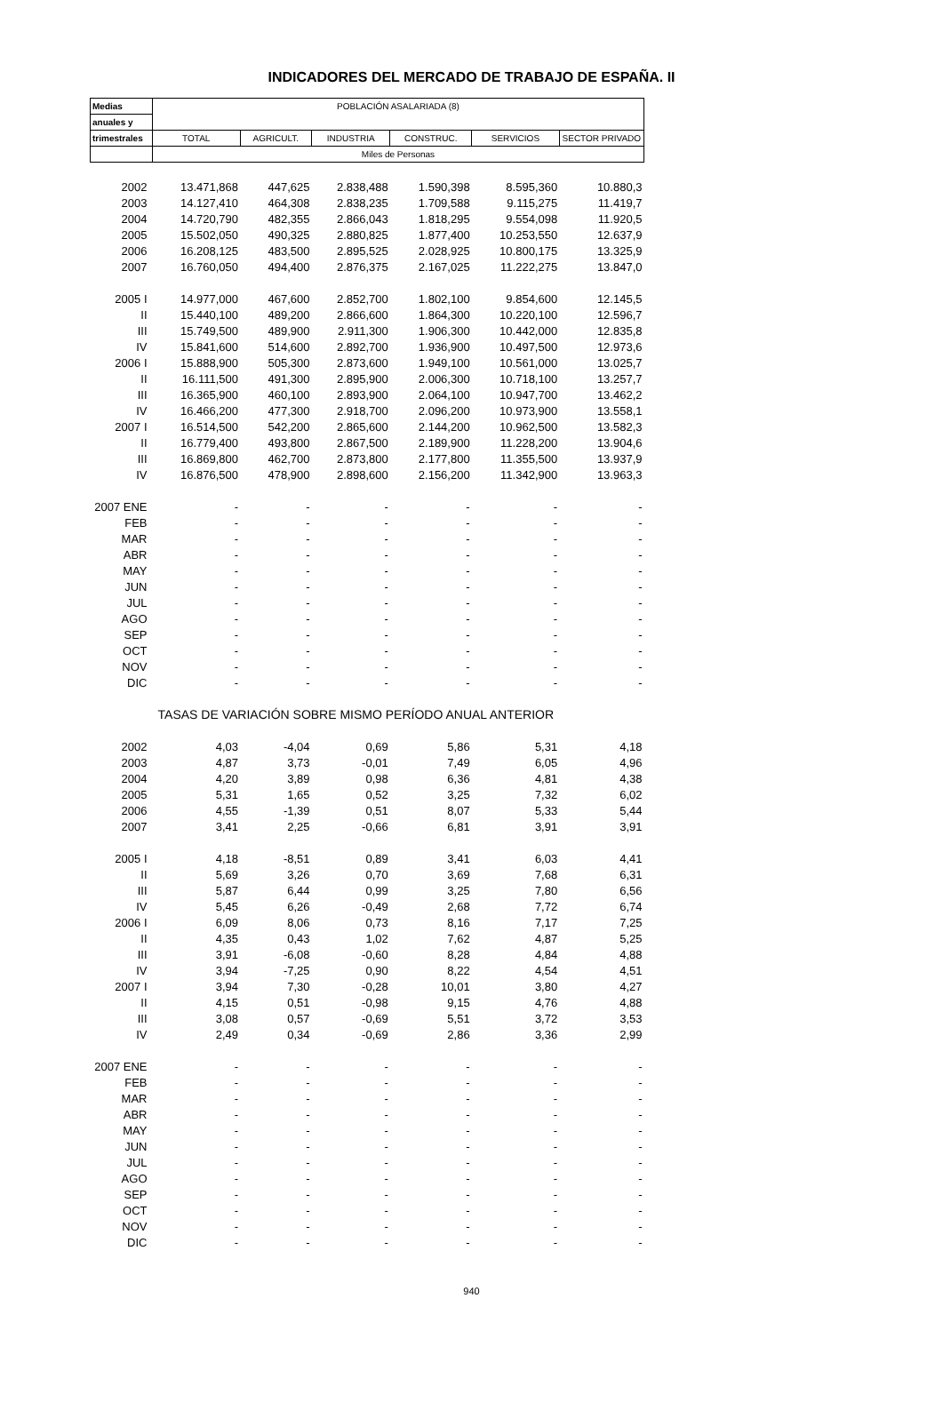INDICADORES DEL MERCADO DE TRABAJO DE ESPAÑA. II
| Medias | POBLACIÓN ASALARIADA (8) | | | | | |
| --- | --- | --- | --- | --- | --- | --- |
| anuales y | | | | | | |
| trimestrales | TOTAL | AGRICULT. | INDUSTRIA | CONSTRUC. | SERVICIOS | SECTOR PRIVADO |
| | Miles de Personas | | | | | |
| 2002 | 13.471,868 | 447,625 | 2.838,488 | 1.590,398 | 8.595,360 | 10.880,3 |
| 2003 | 14.127,410 | 464,308 | 2.838,235 | 1.709,588 | 9.115,275 | 11.419,7 |
| 2004 | 14.720,790 | 482,355 | 2.866,043 | 1.818,295 | 9.554,098 | 11.920,5 |
| 2005 | 15.502,050 | 490,325 | 2.880,825 | 1.877,400 | 10.253,550 | 12.637,9 |
| 2006 | 16.208,125 | 483,500 | 2.895,525 | 2.028,925 | 10.800,175 | 13.325,9 |
| 2007 | 16.760,050 | 494,400 | 2.876,375 | 2.167,025 | 11.222,275 | 13.847,0 |
| 2005 I | 14.977,000 | 467,600 | 2.852,700 | 1.802,100 | 9.854,600 | 12.145,5 |
| II | 15.440,100 | 489,200 | 2.866,600 | 1.864,300 | 10.220,100 | 12.596,7 |
| III | 15.749,500 | 489,900 | 2.911,300 | 1.906,300 | 10.442,000 | 12.835,8 |
| IV | 15.841,600 | 514,600 | 2.892,700 | 1.936,900 | 10.497,500 | 12.973,6 |
| 2006 I | 15.888,900 | 505,300 | 2.873,600 | 1.949,100 | 10.561,000 | 13.025,7 |
| II | 16.111,500 | 491,300 | 2.895,900 | 2.006,300 | 10.718,100 | 13.257,7 |
| III | 16.365,900 | 460,100 | 2.893,900 | 2.064,100 | 10.947,700 | 13.462,2 |
| IV | 16.466,200 | 477,300 | 2.918,700 | 2.096,200 | 10.973,900 | 13.558,1 |
| 2007 I | 16.514,500 | 542,200 | 2.865,600 | 2.144,200 | 10.962,500 | 13.582,3 |
| II | 16.779,400 | 493,800 | 2.867,500 | 2.189,900 | 11.228,200 | 13.904,6 |
| III | 16.869,800 | 462,700 | 2.873,800 | 2.177,800 | 11.355,500 | 13.937,9 |
| IV | 16.876,500 | 478,900 | 2.898,600 | 2.156,200 | 11.342,900 | 13.963,3 |
| 2007 ENE | - | - | - | - | - | - |
| FEB | - | - | - | - | - | - |
| MAR | - | - | - | - | - | - |
| ABR | - | - | - | - | - | - |
| MAY | - | - | - | - | - | - |
| JUN | - | - | - | - | - | - |
| JUL | - | - | - | - | - | - |
| AGO | - | - | - | - | - | - |
| SEP | - | - | - | - | - | - |
| OCT | - | - | - | - | - | - |
| NOV | - | - | - | - | - | - |
| DIC | - | - | - | - | - | - |
| | TASAS DE VARIACIÓN SOBRE MISMO PERÍODO ANUAL ANTERIOR | | | | | |
| 2002 | 4,03 | -4,04 | 0,69 | 5,86 | 5,31 | 4,18 |
| 2003 | 4,87 | 3,73 | -0,01 | 7,49 | 6,05 | 4,96 |
| 2004 | 4,20 | 3,89 | 0,98 | 6,36 | 4,81 | 4,38 |
| 2005 | 5,31 | 1,65 | 0,52 | 3,25 | 7,32 | 6,02 |
| 2006 | 4,55 | -1,39 | 0,51 | 8,07 | 5,33 | 5,44 |
| 2007 | 3,41 | 2,25 | -0,66 | 6,81 | 3,91 | 3,91 |
| 2005 I | 4,18 | -8,51 | 0,89 | 3,41 | 6,03 | 4,41 |
| II | 5,69 | 3,26 | 0,70 | 3,69 | 7,68 | 6,31 |
| III | 5,87 | 6,44 | 0,99 | 3,25 | 7,80 | 6,56 |
| IV | 5,45 | 6,26 | -0,49 | 2,68 | 7,72 | 6,74 |
| 2006 I | 6,09 | 8,06 | 0,73 | 8,16 | 7,17 | 7,25 |
| II | 4,35 | 0,43 | 1,02 | 7,62 | 4,87 | 5,25 |
| III | 3,91 | -6,08 | -0,60 | 8,28 | 4,84 | 4,88 |
| IV | 3,94 | -7,25 | 0,90 | 8,22 | 4,54 | 4,51 |
| 2007 I | 3,94 | 7,30 | -0,28 | 10,01 | 3,80 | 4,27 |
| II | 4,15 | 0,51 | -0,98 | 9,15 | 4,76 | 4,88 |
| III | 3,08 | 0,57 | -0,69 | 5,51 | 3,72 | 3,53 |
| IV | 2,49 | 0,34 | -0,69 | 2,86 | 3,36 | 2,99 |
| 2007 ENE | - | - | - | - | - | - |
| FEB | - | - | - | - | - | - |
| MAR | - | - | - | - | - | - |
| ABR | - | - | - | - | - | - |
| MAY | - | - | - | - | - | - |
| JUN | - | - | - | - | - | - |
| JUL | - | - | - | - | - | - |
| AGO | - | - | - | - | - | - |
| SEP | - | - | - | - | - | - |
| OCT | - | - | - | - | - | - |
| NOV | - | - | - | - | - | - |
| DIC | - | - | - | - | - | - |
940